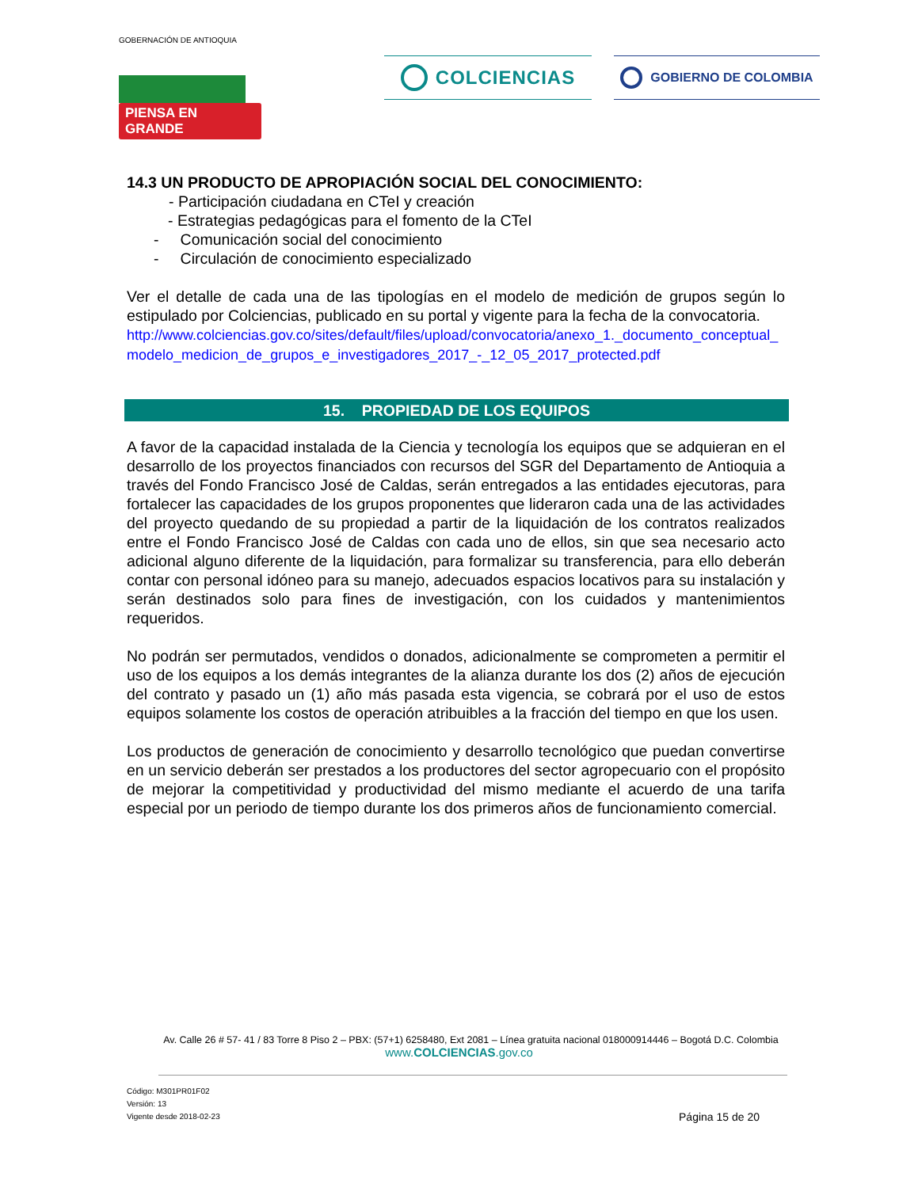GOBERNACIÓN DE ANTIOQUIA
PIENSA EN GRANDE
COLCIENCIAS
GOBIERNO DE COLOMBIA
14.3 UN PRODUCTO DE APROPIACIÓN SOCIAL DEL CONOCIMIENTO:
- Participación ciudadana en CTeI y creación
- Estrategias pedagógicas para el fomento de la CTeI
- Comunicación social del conocimiento
- Circulación de conocimiento especializado
Ver el detalle de cada una de las tipologías en el modelo de medición de grupos según lo estipulado por Colciencias, publicado en su portal y vigente para la fecha de la convocatoria.
http://www.colciencias.gov.co/sites/default/files/upload/convocatoria/anexo_1._documento_conceptual_modelo_medicion_de_grupos_e_investigadores_2017_-_12_05_2017_protected.pdf
15. PROPIEDAD DE LOS EQUIPOS
A favor de la capacidad instalada de la Ciencia y tecnología los equipos que se adquieran en el desarrollo de los proyectos financiados con recursos del SGR del Departamento de Antioquia a través del Fondo Francisco José de Caldas, serán entregados a las entidades ejecutoras, para fortalecer las capacidades de los grupos proponentes que lideraron cada una de las actividades del proyecto quedando de su propiedad a partir de la liquidación de los contratos realizados entre el Fondo Francisco José de Caldas con cada uno de ellos, sin que sea necesario acto adicional alguno diferente de la liquidación, para formalizar su transferencia, para ello deberán contar con personal idóneo para su manejo, adecuados espacios locativos para su instalación y serán destinados solo para fines de investigación, con los cuidados y mantenimientos requeridos.
No podrán ser permutados, vendidos o donados, adicionalmente se comprometen a permitir el uso de los equipos a los demás integrantes de la alianza durante los dos (2) años de ejecución del contrato y pasado un (1) año más pasada esta vigencia, se cobrará por el uso de estos equipos solamente los costos de operación atribuibles a la fracción del tiempo en que los usen.
Los productos de generación de conocimiento y desarrollo tecnológico que puedan convertirse en un servicio deberán ser prestados a los productores del sector agropecuario con el propósito de mejorar la competitividad y productividad del mismo mediante el acuerdo de una tarifa especial por un periodo de tiempo durante los dos primeros años de funcionamiento comercial.
Av. Calle 26 # 57- 41 / 83 Torre 8 Piso 2 – PBX: (57+1) 6258480, Ext 2081 – Línea gratuita nacional 018000914446 – Bogotá D.C. Colombia
www.COLCIENCIAS.gov.co
Código: M301PR01F02
Versión: 13
Vigente desde 2018-02-23
Página 15 de 20